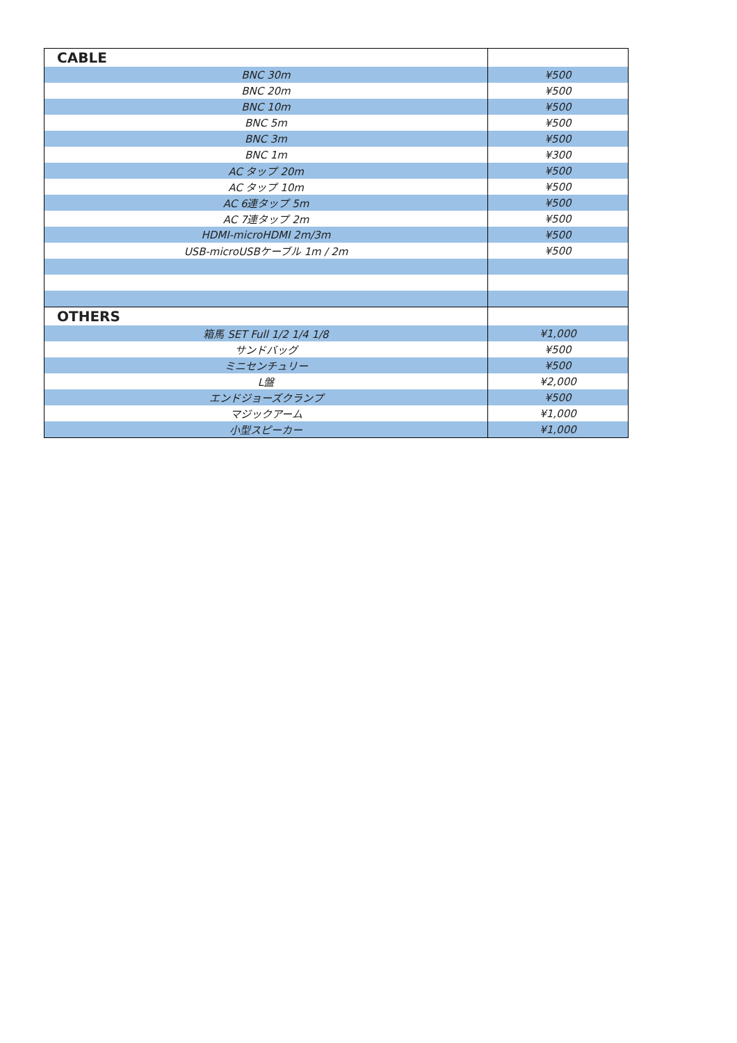| CABLE | |
| --- | --- |
| BNC 30m | ¥500 |
| BNC 20m | ¥500 |
| BNC 10m | ¥500 |
| BNC 5m | ¥500 |
| BNC 3m | ¥500 |
| BNC 1m | ¥300 |
| AC タップ 20m | ¥500 |
| AC タップ 10m | ¥500 |
| AC 6連タップ 5m | ¥500 |
| AC 7連タップ 2m | ¥500 |
| HDMI-microHDMI 2m/3m | ¥500 |
| USB-microUSBケーブル 1m / 2m | ¥500 |
| OTHERS | |
| 箱馬 SET Full 1/2 1/4 1/8 | ¥1,000 |
| サンドバッグ | ¥500 |
| ミニセンチュリー | ¥500 |
| L盤 | ¥2,000 |
| エンドジョーズクランプ | ¥500 |
| マジックアーム | ¥1,000 |
| 小型スピーカー | ¥1,000 |